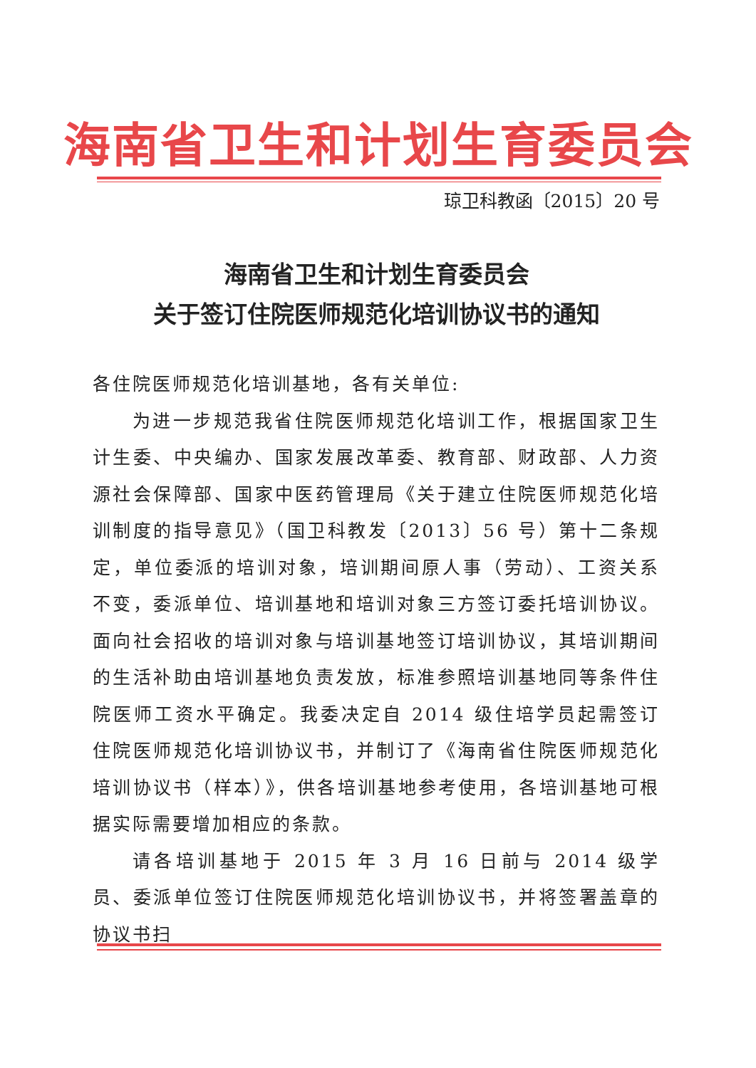海南省卫生和计划生育委员会
琼卫科教函〔2015〕20 号
海南省卫生和计划生育委员会
关于签订住院医师规范化培训协议书的通知
各住院医师规范化培训基地，各有关单位:
为进一步规范我省住院医师规范化培训工作，根据国家卫生计生委、中央编办、国家发展改革委、教育部、财政部、人力资源社会保障部、国家中医药管理局《关于建立住院医师规范化培训制度的指导意见》（国卫科教发〔2013〕56 号）第十二条规定，单位委派的培训对象，培训期间原人事（劳动）、工资关系不变，委派单位、培训基地和培训对象三方签订委托培训协议。面向社会招收的培训对象与培训基地签订培训协议，其培训期间的生活补助由培训基地负责发放，标准参照培训基地同等条件住院医师工资水平确定。我委决定自 2014 级住培学员起需签订住院医师规范化培训协议书，并制订了《海南省住院医师规范化培训协议书（样本）》，供各培训基地参考使用，各培训基地可根据实际需要增加相应的条款。
请各培训基地于 2015 年 3 月 16 日前与 2014 级学员、委派单位签订住院医师规范化培训协议书，并将签署盖章的协议书扫